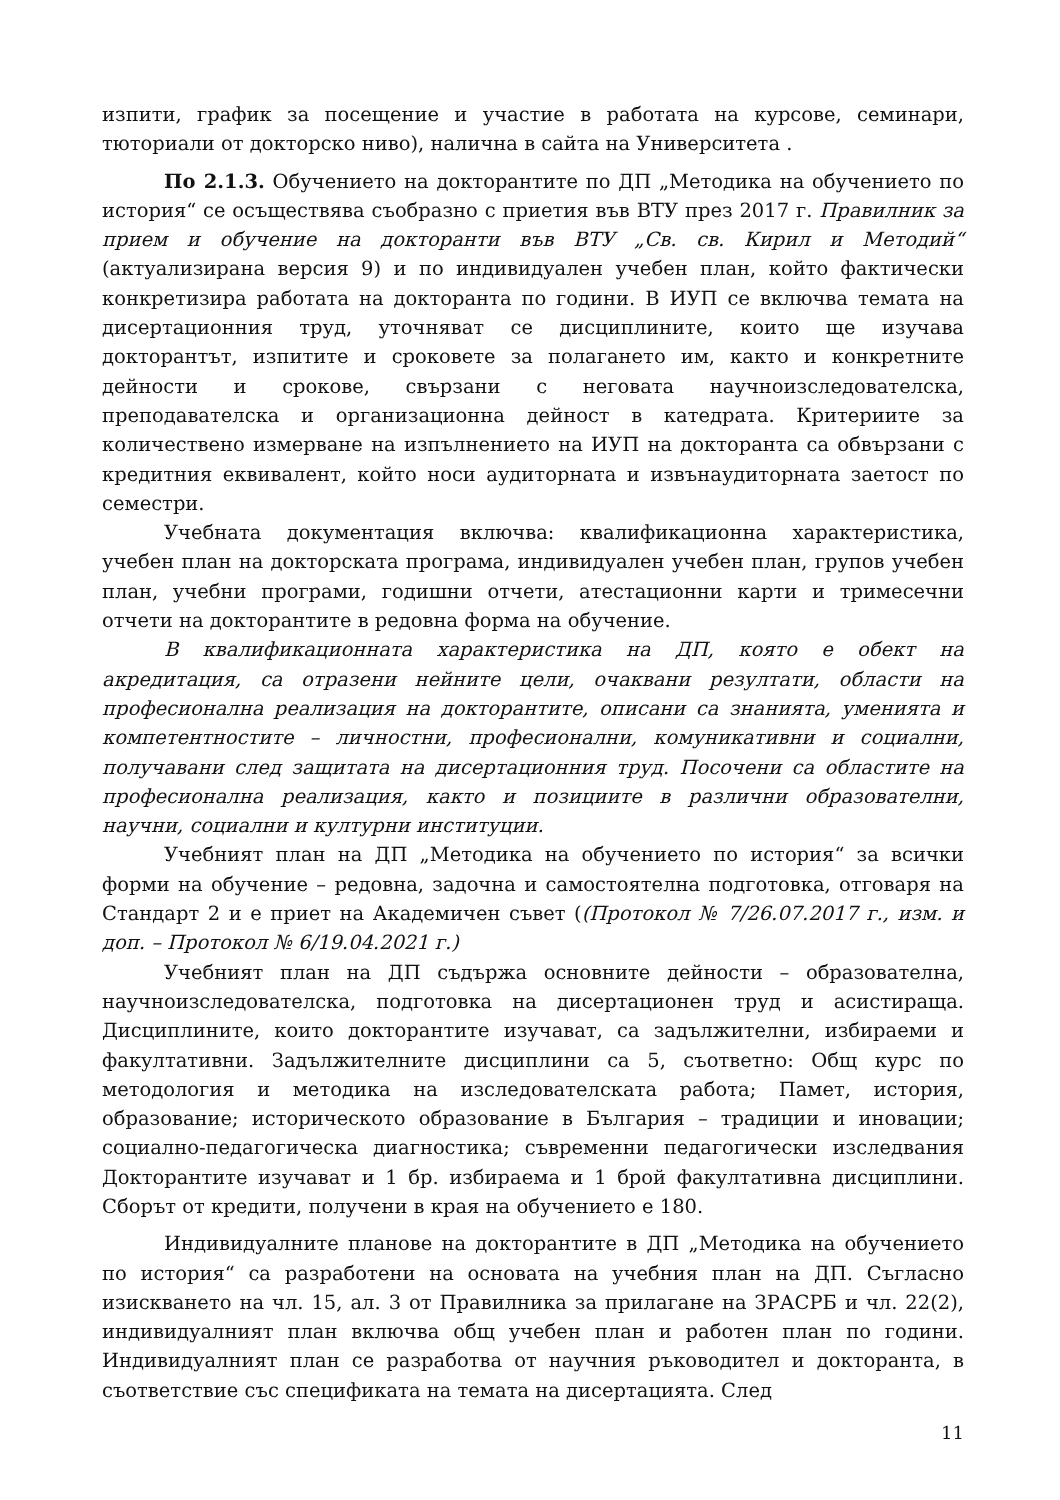изпити, график за посещение и участие в работата на курсове, семинари, тюториали от докторско ниво), налична в сайта на Университета .
По 2.1.3. Обучението на докторантите по ДП „Методика на обучението по история“ се осъществява съобразно с приетия във ВТУ през 2017 г. Правилник за прием и обучение на докторанти във ВТУ „Св. св. Кирил и Методий“ (актуализирана версия 9) и по индивидуален учебен план, който фактически конкретизира работата на докторанта по години. В ИУП се включва темата на дисертационния труд, уточняват се дисциплините, които ще изучава докторантът, изпитите и сроковете за полагането им, както и конкретните дейности и срокове, свързани с неговата научноизследователска, преподавателска и организационна дейност в катедрата. Критериите за количествено измерване на изпълнението на ИУП на докторанта са обвързани с кредитния еквивалент, който носи аудиторната и извънаудиторната заетост по семестри.
Учебната документация включва: квалификационна характеристика, учебен план на докторската програма, индивидуален учебен план, групов учебен план, учебни програми, годишни отчети, атестационни карти и тримесечни отчети на докторантите в редовна форма на обучение.
В квалификационната характеристика на ДП, която е обект на акредитация, са отразени нейните цели, очаквани резултати, области на професионална реализация на докторантите, описани са знанията, уменията и компетентностите – личностни, професионални, комуникативни и социални, получавани след защитата на дисертационния труд. Посочени са областите на професионална реализация, както и позициите в различни образователни, научни, социални и културни институции.
Учебният план на ДП „Методика на обучението по история“ за всички форми на обучение – редовна, задочна и самостоятелна подготовка, отговаря на Стандарт 2 и е приет на Академичен съвет ((Протокол № 7/26.07.2017 г., изм. и доп. – Протокол № 6/19.04.2021 г.)
Учебният план на ДП съдържа основните дейности – образователна, научноизследователска, подготовка на дисертационен труд и асистираща. Дисциплините, които докторантите изучават, са задължителни, избираеми и факултативни. Задължителните дисциплини са 5, съответно: Общ курс по методология и методика на изследователската работа; Памет, история, образование; историческото образование в България – традиции и иновации; социално-педагогическа диагностика; съвременни педагогически изследвания Докторантите изучават и 1 бр. избираема и 1 брой факултативна дисциплини. Сборът от кредити, получени в края на обучението е 180.
Индивидуалните планове на докторантите в ДП „Методика на обучението по история“ са разработени на основата на учебния план на ДП. Съгласно изискването на чл. 15, ал. 3 от Правилника за прилагане на ЗРАСРБ и чл. 22(2), индивидуалният план включва общ учебен план и работен план по години. Индивидуалният план се разработва от научния ръководител и докторанта, в съответствие със спецификата на темата на дисертацията. След
11